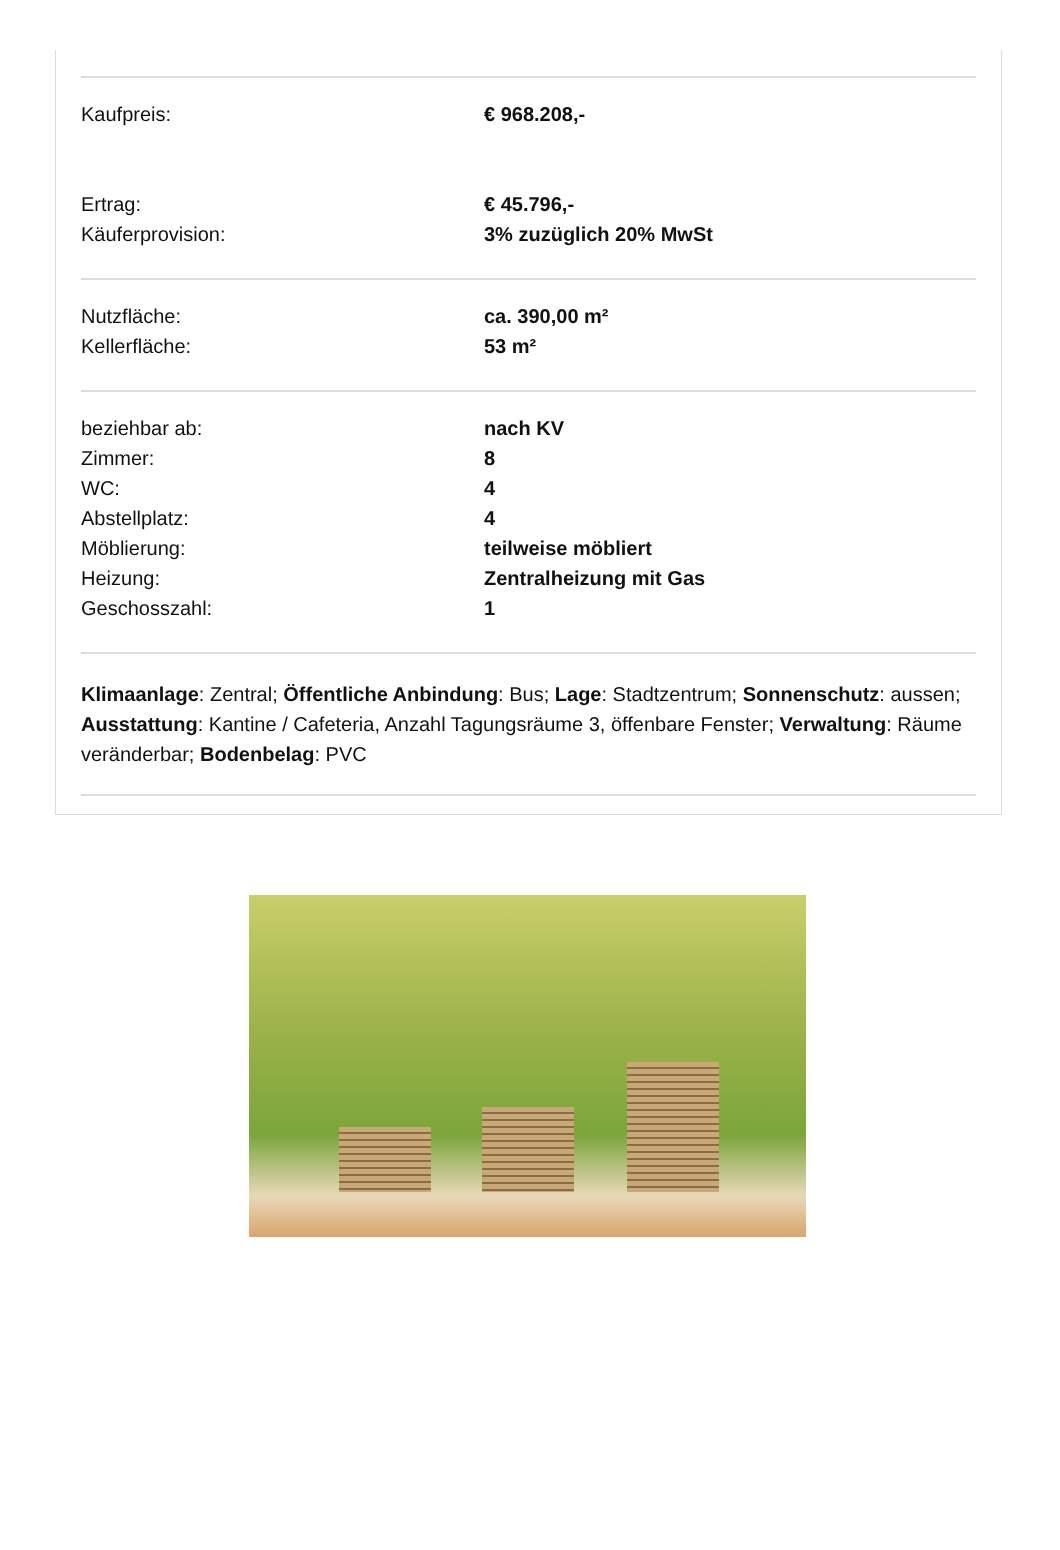| Kaufpreis: | € 968.208,- |
| Ertrag: | € 45.796,- |
| Käuferprovision: | 3% zuzüglich 20% MwSt |
| Nutzfläche: | ca. 390,00 m² |
| Kellerfläche: | 53 m² |
| beziehbar ab: | nach KV |
| Zimmer: | 8 |
| WC: | 4 |
| Abstellplatz: | 4 |
| Möblierung: | teilweise möbliert |
| Heizung: | Zentralheizung mit Gas |
| Geschosszahl: | 1 |
Klimaanlage: Zentral; Öffentliche Anbindung: Bus; Lage: Stadtzentrum; Sonnenschutz: aussen; Ausstattung: Kantine / Cafeteria, Anzahl Tagungsräume 3, öffenbare Fenster; Verwaltung: Räume veränderbar; Bodenbelag: PVC